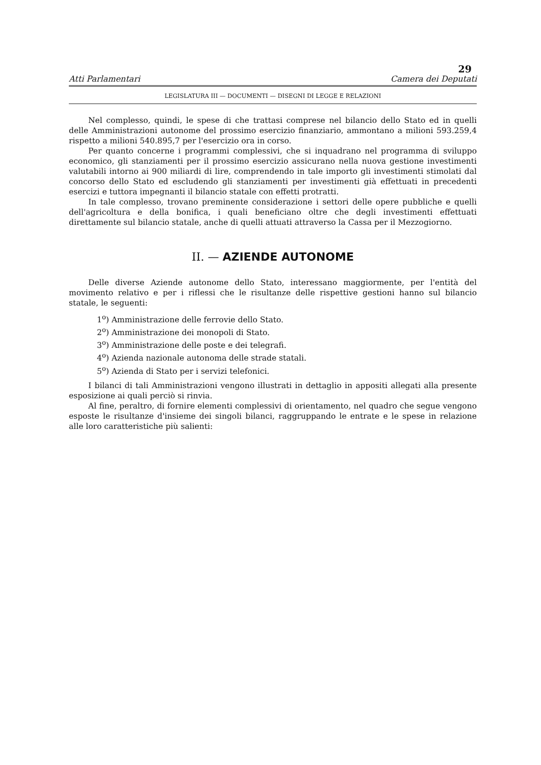29
Atti Parlamentari Camera dei Deputati
LEGISLATURA III — DOCUMENTI — DISEGNI DI LEGGE E RELAZIONI
Nel complesso, quindi, le spese di che trattasi comprese nel bilancio dello Stato ed in quelli delle Amministrazioni autonome del prossimo esercizio finanziario, ammontano a milioni 593.259,4 rispetto a milioni 540.895,7 per l'esercizio ora in corso.
Per quanto concerne i programmi complessivi, che si inquadrano nel programma di sviluppo economico, gli stanziamenti per il prossimo esercizio assicurano nella nuova gestione investimenti valutabili intorno ai 900 miliardi di lire, comprendendo in tale importo gli investimenti stimolati dal concorso dello Stato ed escludendo gli stanziamenti per investimenti già effettuati in precedenti esercizi e tuttora impegnanti il bilancio statale con effetti protratti.
In tale complesso, trovano preminente considerazione i settori delle opere pubbliche e quelli dell'agricoltura e della bonifica, i quali beneficiano oltre che degli investimenti effettuati direttamente sul bilancio statale, anche di quelli attuati attraverso la Cassa per il Mezzogiorno.
II. — AZIENDE AUTONOME
Delle diverse Aziende autonome dello Stato, interessano maggiormente, per l'entità del movimento relativo e per i riflessi che le risultanze delle rispettive gestioni hanno sul bilancio statale, le seguenti:
1<sup>o</sup>) Amministrazione delle ferrovie dello Stato.
2<sup>o</sup>) Amministrazione dei monopoli di Stato.
3<sup>o</sup>) Amministrazione delle poste e dei telegrafi.
4<sup>o</sup>) Azienda nazionale autonoma delle strade statali.
5<sup>o</sup>) Azienda di Stato per i servizi telefonici.
I bilanci di tali Amministrazioni vengono illustrati in dettaglio in appositi allegati alla presente esposizione ai quali perciò si rinvia.
Al fine, peraltro, di fornire elementi complessivi di orientamento, nel quadro che segue vengono esposte le risultanze d'insieme dei singoli bilanci, raggruppando le entrate e le spese in relazione alle loro caratteristiche più salienti: